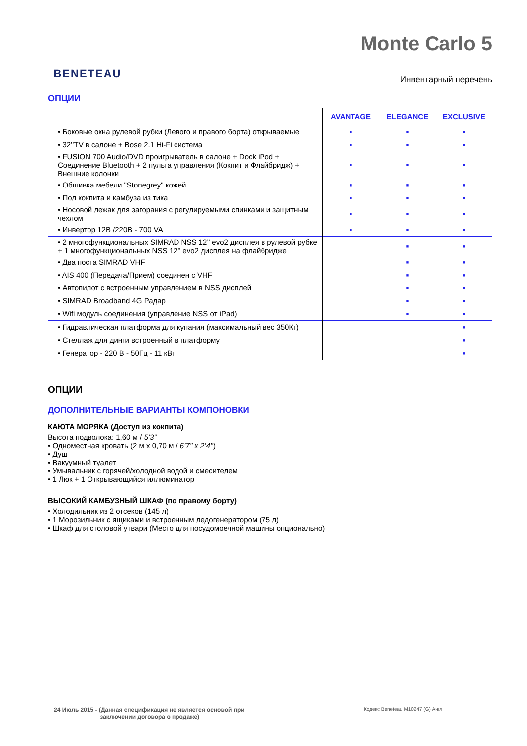BENETEAU
Monte Carlo 5
Инвентарный перечень
ОПЦИИ
| | AVANTAGE | ELEGANCE | EXCLUSIVE |
| • Боковые окна рулевой рубки (Левого и правого борта) открываемые | ■ | ■ | ■ |
| • 32’’TV в салоне + Bose 2.1 Hi-Fi система | ■ | ■ | ■ |
| • FUSION 700 Audio/DVD проигрыватель в салоне + Dock iPod + Соединение Bluetooth + 2 пульта управления (Кокпит и Флайбридж) + Внешние колонки | ■ | ■ | ■ |
| • Обшивка мебели "Stonegrey" кожей | ■ | ■ | ■ |
| • Пол кокпита и камбуза из тика | ■ | ■ | ■ |
| • Носовой лежак для загорания с регулируемыми спинками и защитным чехлом | ■ | ■ | ■ |
| • Инвертор 12В /220В - 700 VA | ■ | ■ | ■ |
| • 2 многофункциональных SIMRAD NSS 12’’ evo2 дисплея в рулевой рубке + 1 многофункциональных NSS 12’’ evo2 дисплея на флайбридже | | ■ | ■ |
| • Два поста SIMRAD VHF | | ■ | ■ |
| • AIS 400 (Передача/Прием) соединен с VHF | | ■ | ■ |
| • Автопилот с встроенным управлением в NSS дисплей | | ■ | ■ |
| • SIMRAD Broadband 4G Радар | | ■ | ■ |
| • Wifi модуль соединения (управление NSS от iPad) | | ■ | ■ |
| • Гидравлическая платформа для купания (максимальный вес 350Кг) | | | ■ |
| • Стеллаж для динги встроенный в платформу | | | ■ |
| • Генератор - 220 В - 50Гц - 11 кВт | | | ■ |
ОПЦИИ
ДОПОЛНИТЕЛЬНЫЕ ВАРИАНТЫ КОМПОНОВКИ
КАЮТА МОРЯКА (Доступ из кокпита)
Высота подволока: 1,60 м / 5’3”
• Одноместная кровать (2 м x 0,70 м / 6’7’’ x 2’4’’)
• Душ
• Вакуумный туалет
• Умывальник с горячей/холодной водой и смесителем
• 1 Люк + 1 Открывающийся иллюминатор
ВЫСОКИЙ КАМБУЗНЫЙ ШКАФ (по правому борту)
• Холодильник из 2 отсеков (145 л)
• 1 Морозильник с ящиками и встроенным ледогенератором (75 л)
• Шкаф для столовой утвари (Место для посудомоечной машины опционально)
24 Июль 2015 - (Данная спецификация не является основой при
заключении договора о продаже)
Кодекс Beneteau M10247 (G) Англ